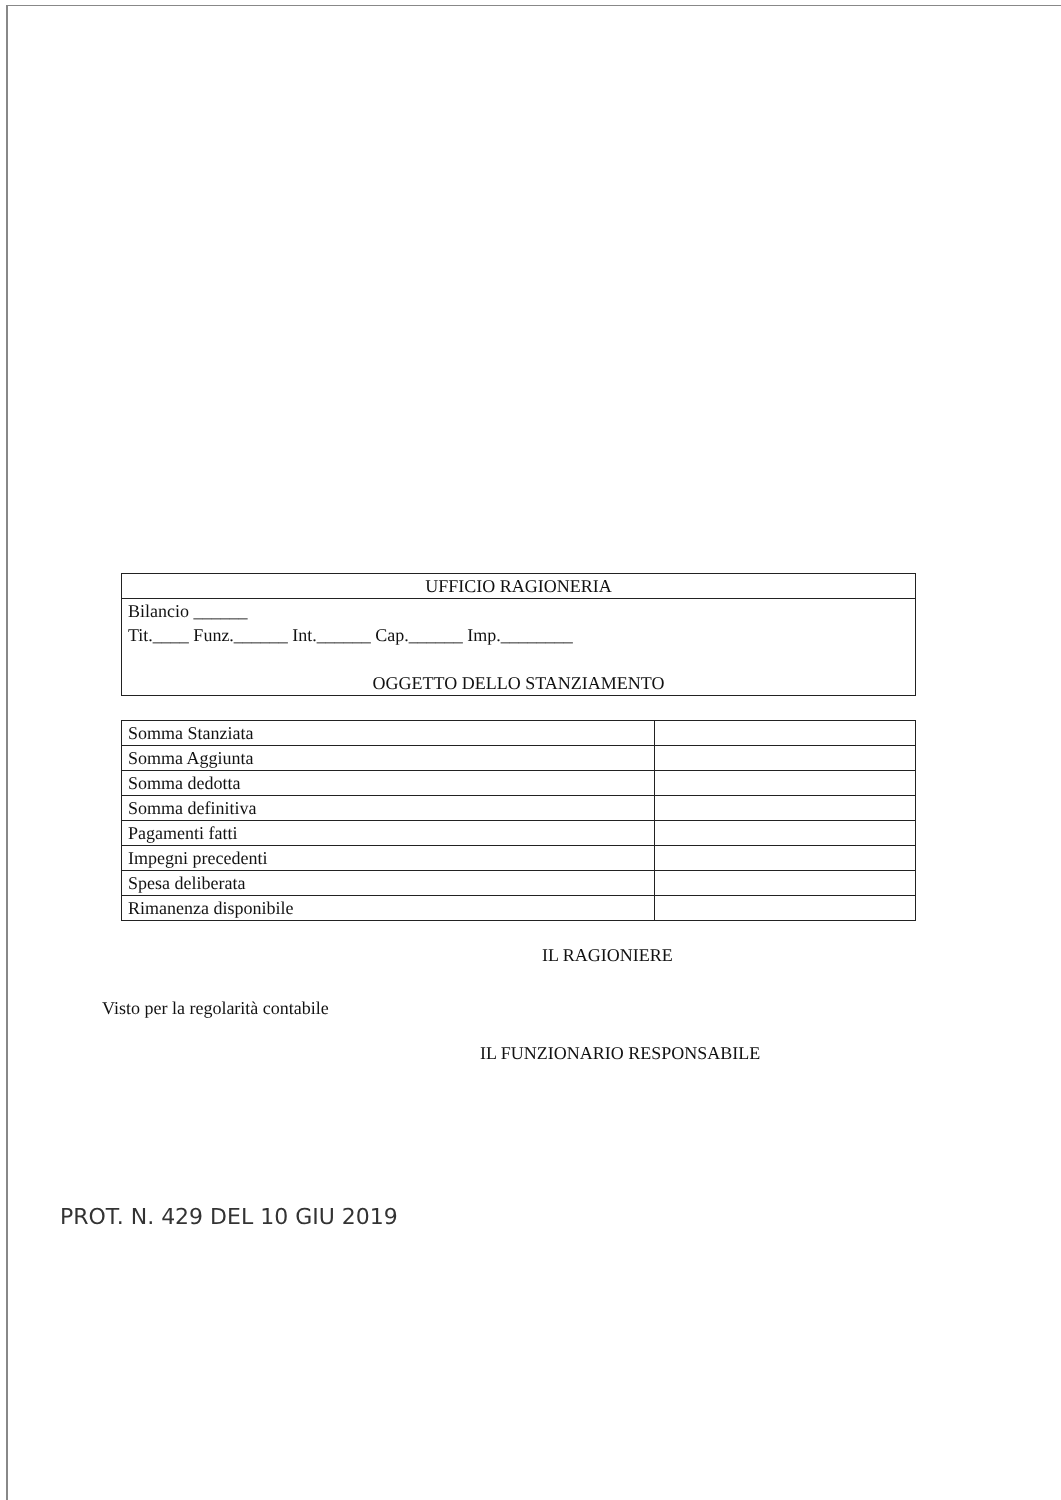| UFFICIO RAGIONERIA |
| --- |
| Bilancio ______ Tit.____ Funz.______ Int.______ Cap.______ Imp.________ OGGETTO DELLO STANZIAMENTO |
| Somma Stanziata | |
| Somma Aggiunta | |
| Somma dedotta | |
| Somma definitiva | |
| Pagamenti fatti | |
| Impegni precedenti | |
| Spesa deliberata | |
| Rimanenza disponibile | |
IL RAGIONIERE
Visto per la regolarità contabile
IL FUNZIONARIO RESPONSABILE
PROT. N. 429 DEL 10 GIU 2019